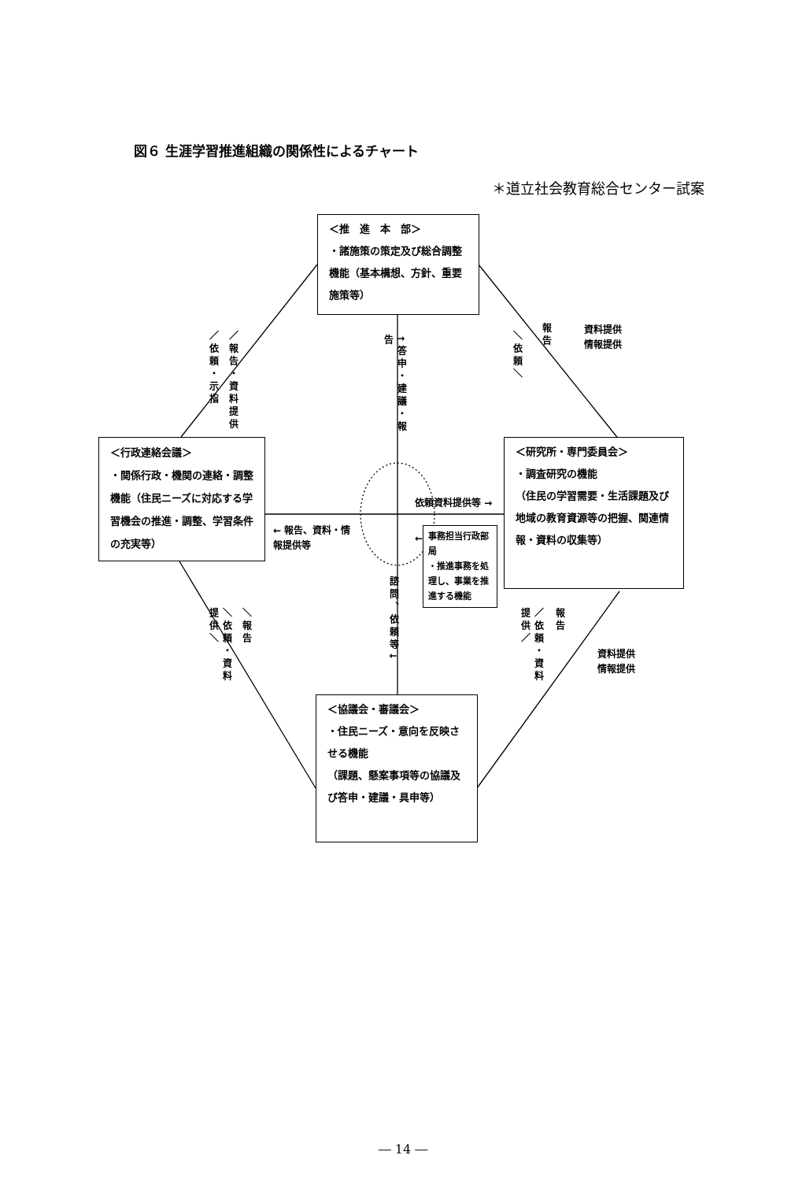図６ 生涯学習推進組織の関係性によるチャート
＊道立社会教育総合センター試案
＜推　進　本　部＞
・諸施策の策定及び総合調整機能（基本構想、方針、重要施策等）
／依頼・示指
／報告・資料提供
↑答申・建議・報告
＼依頼＼
報告
資料提供
情報提供
＜行政連絡会議＞
・関係行政・機関の連絡・調整機能（住民ニーズに対応する学習機会の推進・調整、学習条件の充実等）
← 報告、資料・情報提供等
依頼資料提供等 →
←
事務担当行政部局
・推進事務を処理し、事業を推進する機能
＜研究所・専門委員会＞
・調査研究の機能
（住民の学習需要・生活課題及び地域の教育資源等の把握、関連情報・資料の収集等）
＼依頼・資料提供＼
＼報告
諮問、依頼等↓
／依頼・資料提供／
報告
資料提供
情報提供
＜協議会・審議会＞
・住民ニーズ・意向を反映させる機能
（課題、懸案事項等の協議及び答申・建議・具申等）
― 14 ―